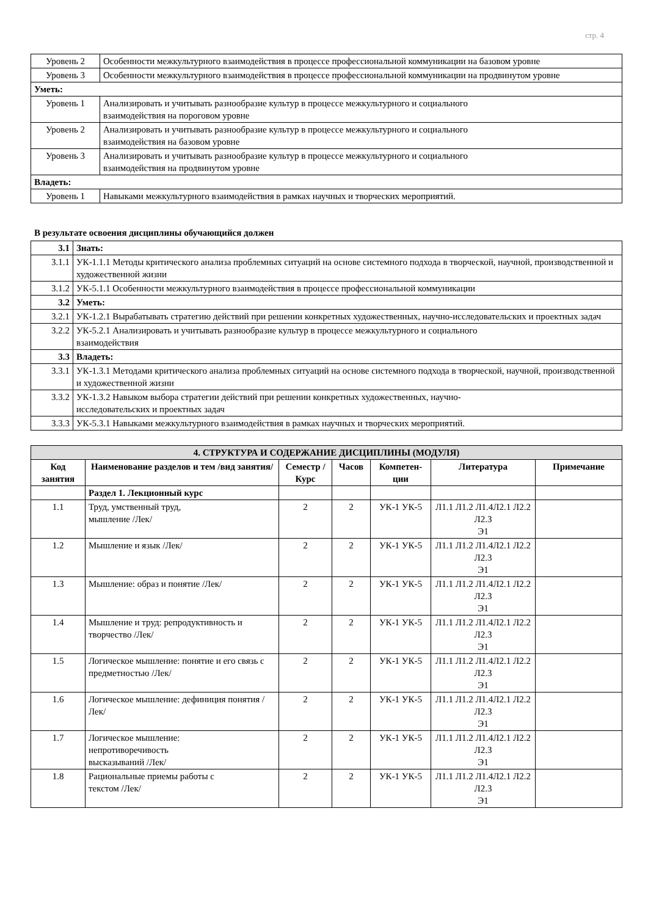стр. 4
| Уровень 2 | Особенности межкультурного взаимодействия в процессе профессиональной коммуникации на базовом уровне |
| Уровень 3 | Особенности межкультурного взаимодействия в процессе профессиональной коммуникации на продвинутом уровне |
| Уметь: | |
| Уровень 1 | Анализировать и учитывать разнообразие культур в процессе межкультурного и социального взаимодействия на пороговом уровне |
| Уровень 2 | Анализировать и учитывать разнообразие культур в процессе межкультурного и социального взаимодействия на базовом уровне |
| Уровень 3 | Анализировать и учитывать разнообразие культур в процессе межкультурного и социального взаимодействия на продвинутом уровне |
| Владеть: | |
| Уровень 1 | Навыками межкультурного взаимодействия в рамках научных и творческих мероприятий. |
В результате освоения дисциплины обучающийся должен
| 3.1 | Знать: |
| 3.1.1 | УК-1.1.1 Методы критического анализа проблемных ситуаций на основе системного подхода в творческой, научной, производственной и художественной жизни |
| 3.1.2 | УК-5.1.1 Особенности межкультурного взаимодействия в процессе профессиональной коммуникации |
| 3.2 | Уметь: |
| 3.2.1 | УК-1.2.1 Вырабатывать стратегию действий при решении конкретных художественных, научно-исследовательских и проектных задач |
| 3.2.2 | УК-5.2.1 Анализировать и учитывать разнообразие культур в процессе межкультурного и социального взаимодействия |
| 3.3 | Владеть: |
| 3.3.1 | УК-1.3.1 Методами критического анализа проблемных ситуаций на основе системного подхода в творческой, научной, производственной и художественной жизни |
| 3.3.2 | УК-1.3.2 Навыком выбора стратегии действий при решении конкретных художественных, научно- исследовательских и проектных задач |
| 3.3.3 | УК-5.3.1 Навыками межкультурного взаимодействия в рамках научных и творческих мероприятий. |
| 4. СТРУКТУРА И СОДЕРЖАНИЕ ДИСЦИПЛИНЫ (МОДУЛЯ) | | | | | | |
| Код занятия | Наименование разделов и тем /вид занятия/ | Семестр / Курс | Часов | Компетен- ции | Литература | Примечание |
| | Раздел 1. Лекционный курс | | | | | |
| 1.1 | Труд, умственный труд, мышление /Лек/ | 2 | 2 | УК-1 УК-5 | Л1.1 Л1.2 Л1.4Л2.1 Л2.2 Л2.3 Э1 | |
| 1.2 | Мышление и язык /Лек/ | 2 | 2 | УК-1 УК-5 | Л1.1 Л1.2 Л1.4Л2.1 Л2.2 Л2.3 Э1 | |
| 1.3 | Мышление: образ и понятие /Лек/ | 2 | 2 | УК-1 УК-5 | Л1.1 Л1.2 Л1.4Л2.1 Л2.2 Л2.3 Э1 | |
| 1.4 | Мышление и труд: репродуктивность и творчество /Лек/ | 2 | 2 | УК-1 УК-5 | Л1.1 Л1.2 Л1.4Л2.1 Л2.2 Л2.3 Э1 | |
| 1.5 | Логическое мышление: понятие и его связь с предметностью /Лек/ | 2 | 2 | УК-1 УК-5 | Л1.1 Л1.2 Л1.4Л2.1 Л2.2 Л2.3 Э1 | |
| 1.6 | Логическое мышление: дефиниция понятия /Лек/ | 2 | 2 | УК-1 УК-5 | Л1.1 Л1.2 Л1.4Л2.1 Л2.2 Л2.3 Э1 | |
| 1.7 | Логическое мышление: непротиворечивость высказываний /Лек/ | 2 | 2 | УК-1 УК-5 | Л1.1 Л1.2 Л1.4Л2.1 Л2.2 Л2.3 Э1 | |
| 1.8 | Рациональные приемы работы с текстом /Лек/ | 2 | 2 | УК-1 УК-5 | Л1.1 Л1.2 Л1.4Л2.1 Л2.2 Л2.3 Э1 | |